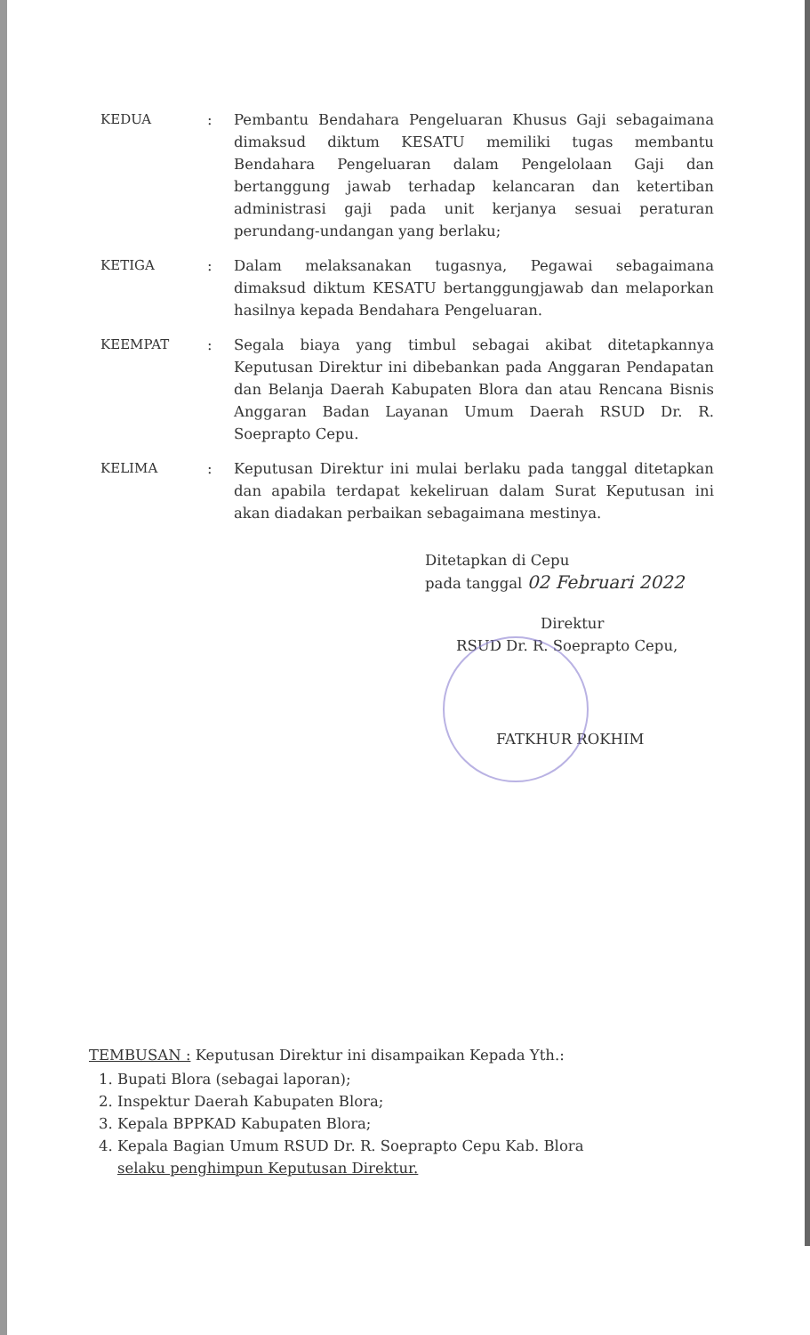KEDUA : Pembantu Bendahara Pengeluaran Khusus Gaji sebagaimana dimaksud diktum KESATU memiliki tugas membantu Bendahara Pengeluaran dalam Pengelolaan Gaji dan bertanggung jawab terhadap kelancaran dan ketertiban administrasi gaji pada unit kerjanya sesuai peraturan perundang-undangan yang berlaku;
KETIGA : Dalam melaksanakan tugasnya, Pegawai sebagaimana dimaksud diktum KESATU bertanggungjawab dan melaporkan hasilnya kepada Bendahara Pengeluaran.
KEEMPAT : Segala biaya yang timbul sebagai akibat ditetapkannya Keputusan Direktur ini dibebankan pada Anggaran Pendapatan dan Belanja Daerah Kabupaten Blora dan atau Rencana Bisnis Anggaran Badan Layanan Umum Daerah RSUD Dr. R. Soeprapto Cepu.
KELIMA : Keputusan Direktur ini mulai berlaku pada tanggal ditetapkan dan apabila terdapat kekeliruan dalam Surat Keputusan ini akan diadakan perbaikan sebagaimana mestinya.
Ditetapkan di Cepu
pada tanggal 02 Februari 2022
Direktur
RSUD Dr. R. Soeprapto Cepu,
FATKHUR ROKHIM
TEMBUSAN : Keputusan Direktur ini disampaikan Kepada Yth.:
1. Bupati Blora (sebagai laporan);
2. Inspektur Daerah Kabupaten Blora;
3. Kepala BPPKAD Kabupaten Blora;
4. Kepala Bagian Umum RSUD Dr. R. Soeprapto Cepu Kab. Blora
selaku penghimpun Keputusan Direktur.